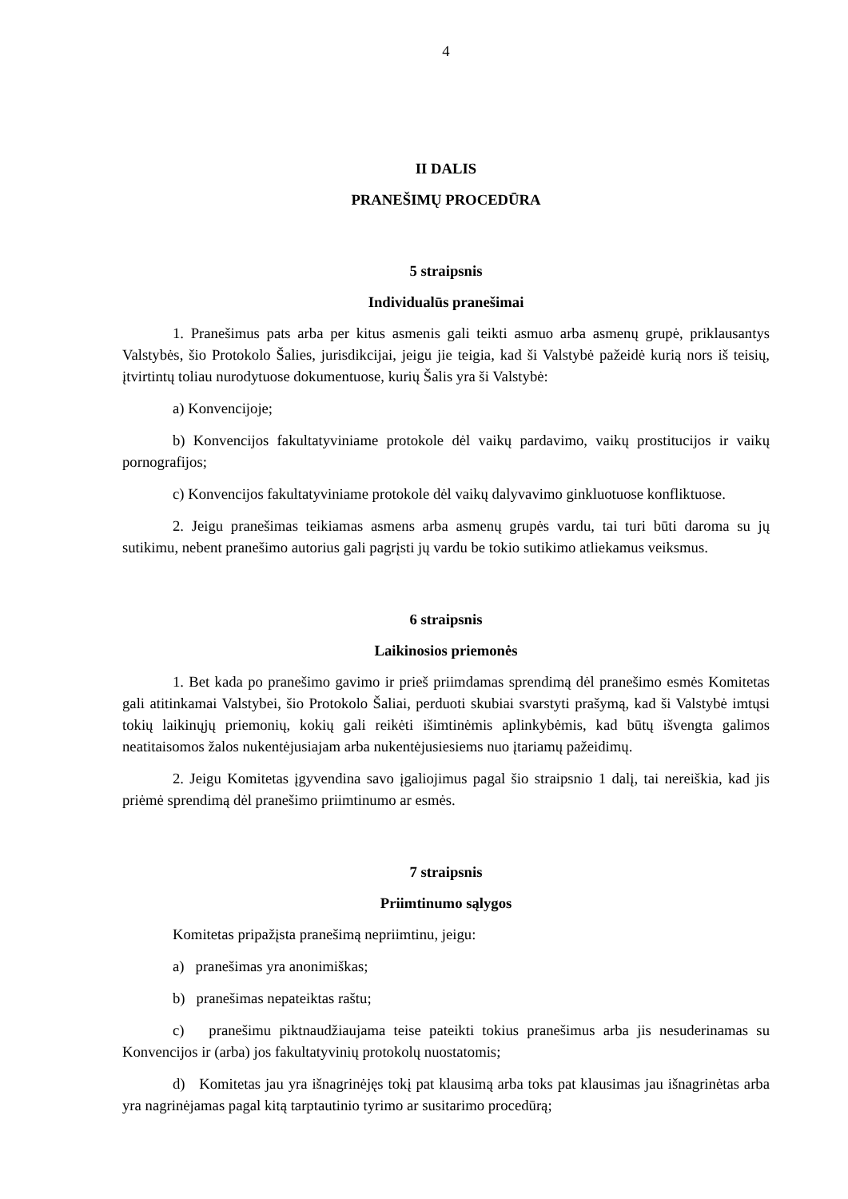4
II DALIS
PRANEŠIMŲ PROCEDŪRA
5 straipsnis
Individualūs pranešimai
1. Pranešimus pats arba per kitus asmenis gali teikti asmuo arba asmenų grupė, priklausantys Valstybės, šio Protokolo Šalies, jurisdikcijai, jeigu jie teigia, kad ši Valstybė pažeidė kurią nors iš teisių, įtvirtintų toliau nurodytuose dokumentuose, kurių Šalis yra ši Valstybė:
a) Konvencijoje;
b) Konvencijos fakultatyviniame protokole dėl vaikų pardavimo, vaikų prostitucijos ir vaikų pornografijos;
c) Konvencijos fakultatyviniame protokole dėl vaikų dalyvavimo ginkluotuose konfliktuose.
2. Jeigu pranešimas teikiamas asmens arba asmenų grupės vardu, tai turi būti daroma su jų sutikimu, nebent pranešimo autorius gali pagrįsti jų vardu be tokio sutikimo atliekamus veiksmus.
6 straipsnis
Laikinosios priemonės
1. Bet kada po pranešimo gavimo ir prieš priimdamas sprendimą dėl pranešimo esmės Komitetas gali atitinkamai Valstybei, šio Protokolo Šaliai, perduoti skubiai svarstyti prašymą, kad ši Valstybė imtųsi tokių laikinųjų priemonių, kokių gali reikėti išimtinėmis aplinkybėmis, kad būtų išvengta galimos neatitaisomos žalos nukentėjusiajam arba nukentėjusiesiems nuo įtariamų pažeidimų.
2. Jeigu Komitetas įgyvendina savo įgaliojimus pagal šio straipsnio 1 dalį, tai nereiškia, kad jis priėmė sprendimą dėl pranešimo priimtinumo ar esmės.
7 straipsnis
Priimtinumo sąlygos
Komitetas pripažįsta pranešimą nepriimtinu, jeigu:
a) pranešimas yra anonimiškas;
b) pranešimas nepateiktas raštu;
c) pranešimu piktnaudžiaujama teise pateikti tokius pranešimus arba jis nesuderinamas su Konvencijos ir (arba) jos fakultatyvinių protokolų nuostatomis;
d) Komitetas jau yra išnagrinėjęs tokį pat klausimą arba toks pat klausimas jau išnagrinėtas arba yra nagrinėjamas pagal kitą tarptautinio tyrimo ar susitarimo procedūrą;